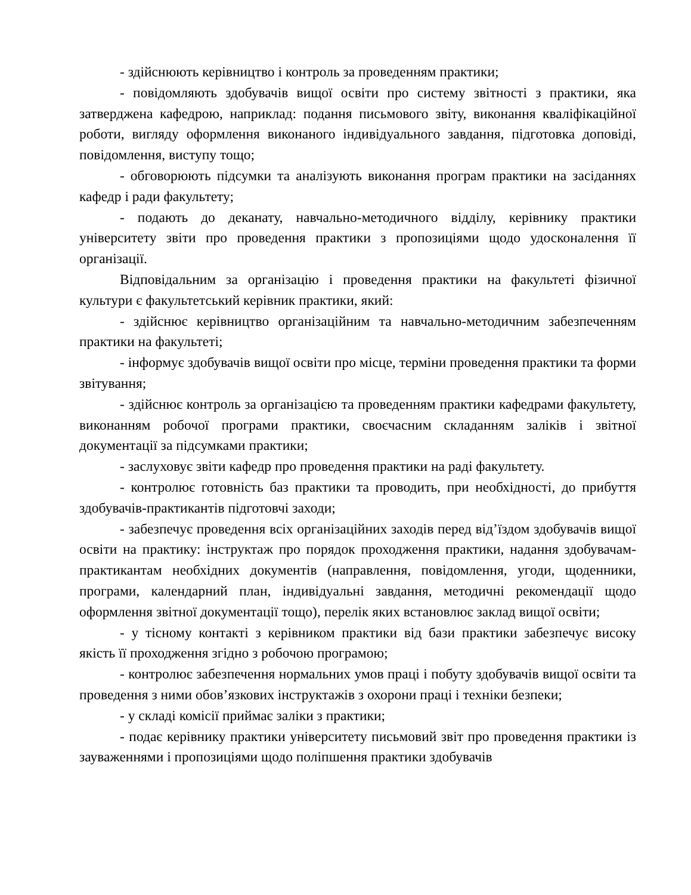- здійснюють керівництво і контроль за проведенням практики;
- повідомляють здобувачів вищої освіти про систему звітності з практики, яка затверджена кафедрою, наприклад: подання письмового звіту, виконання кваліфікаційної роботи, вигляду оформлення виконаного індивідуального завдання, підготовка доповіді, повідомлення, виступу тощо;
- обговорюють підсумки та аналізують виконання програм практики на засіданнях кафедр і ради факультету;
- подають до деканату, навчально-методичного відділу, керівнику практики університету звіти про проведення практики з пропозиціями щодо удосконалення її організації.
Відповідальним за організацію і проведення практики на факультеті фізичної культури є факультетський керівник практики, який:
- здійснює керівництво організаційним та навчально-методичним забезпеченням практики на факультеті;
- інформує здобувачів вищої освіти про місце, терміни проведення практики та форми звітування;
- здійснює контроль за організацією та проведенням практики кафедрами факультету, виконанням робочої програми практики, своєчасним складанням заліків і звітної документації за підсумками практики;
- заслуховує звіти кафедр про проведення практики на раді факультету.
- контролює готовність баз практики та проводить, при необхідності, до прибуття здобувачів-практикантів підготовчі заходи;
- забезпечує проведення всіх організаційних заходів перед від’їздом здобувачів вищої освіти на практику: інструктаж про порядок проходження практики, надання здобувачам-практикантам необхідних документів (направлення, повідомлення, угоди, щоденники, програми, календарний план, індивідуальні завдання, методичні рекомендації щодо оформлення звітної документації тощо), перелік яких встановлює заклад вищої освіти;
- у тісному контакті з керівником практики від бази практики забезпечує високу якість її проходження згідно з робочою програмою;
- контролює забезпечення нормальних умов праці і побуту здобувачів вищої освіти та проведення з ними обов’язкових інструктажів з охорони праці і техніки безпеки;
- у складі комісії приймає заліки з практики;
- подає керівнику практики університету письмовий звіт про проведення практики із зауваженнями і пропозиціями щодо поліпшення практики здобувачів